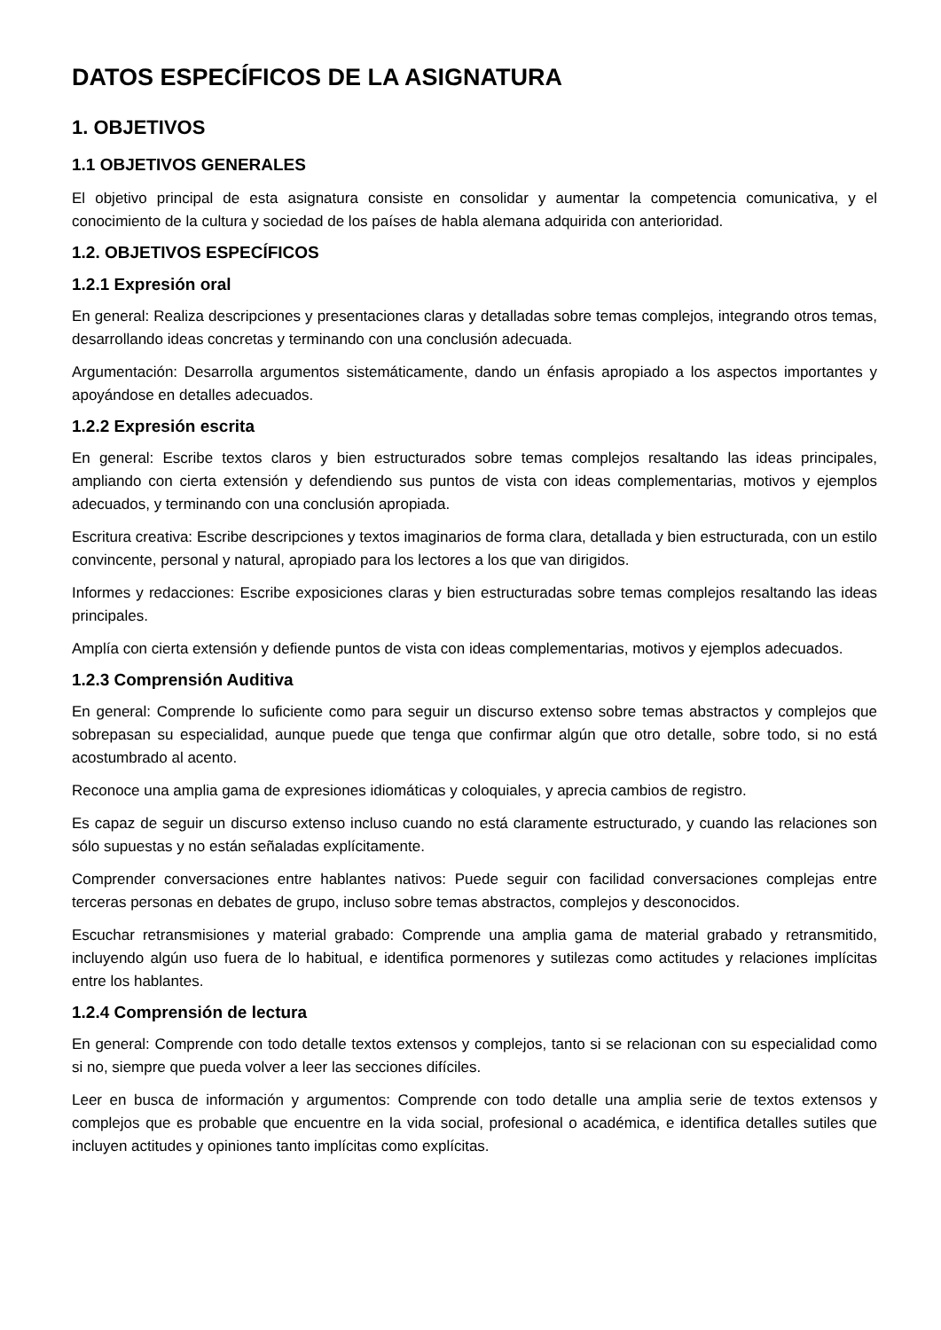DATOS ESPECÍFICOS DE LA ASIGNATURA
1. OBJETIVOS
1.1 OBJETIVOS GENERALES
El objetivo principal de esta asignatura consiste en consolidar y aumentar la competencia comunicativa, y el conocimiento de la cultura y sociedad de los países de habla alemana adquirida con anterioridad.
1.2. OBJETIVOS ESPECÍFICOS
1.2.1 Expresión oral
En general: Realiza descripciones y presentaciones claras y detalladas sobre temas complejos, integrando otros temas, desarrollando ideas concretas y terminando con una conclusión adecuada.
Argumentación: Desarrolla argumentos sistemáticamente, dando un énfasis apropiado a los aspectos importantes y apoyándose en detalles adecuados.
1.2.2 Expresión escrita
En general: Escribe textos claros y bien estructurados sobre temas complejos resaltando las ideas principales, ampliando con cierta extensión y defendiendo sus puntos de vista con ideas complementarias, motivos y ejemplos adecuados, y terminando con una conclusión apropiada.
Escritura creativa: Escribe descripciones y textos imaginarios de forma clara, detallada y bien estructurada, con un estilo convincente, personal y natural, apropiado para los lectores a los que van dirigidos.
Informes y redacciones: Escribe exposiciones claras y bien estructuradas sobre temas complejos resaltando las ideas principales.
Amplía con cierta extensión y defiende puntos de vista con ideas complementarias, motivos y ejemplos adecuados.
1.2.3 Comprensión Auditiva
En general: Comprende lo suficiente como para seguir un discurso extenso sobre temas abstractos y complejos que sobrepasan su especialidad, aunque puede que tenga que confirmar algún que otro detalle, sobre todo, si no está acostumbrado al acento.
Reconoce una amplia gama de expresiones idiomáticas y coloquiales, y aprecia cambios de registro.
Es capaz de seguir un discurso extenso incluso cuando no está claramente estructurado, y cuando las relaciones son sólo supuestas y no están señaladas explícitamente.
Comprender conversaciones entre hablantes nativos: Puede seguir con facilidad conversaciones complejas entre terceras personas en debates de grupo, incluso sobre temas abstractos, complejos y desconocidos.
Escuchar retransmisiones y material grabado: Comprende una amplia gama de material grabado y retransmitido, incluyendo algún uso fuera de lo habitual, e identifica pormenores y sutilezas como actitudes y relaciones implícitas entre los hablantes.
1.2.4 Comprensión de lectura
En general: Comprende con todo detalle textos extensos y complejos, tanto si se relacionan con su especialidad como si no, siempre que pueda volver a leer las secciones difíciles.
Leer en busca de información y argumentos: Comprende con todo detalle una amplia serie de textos extensos y complejos que es probable que encuentre en la vida social, profesional o académica, e identifica detalles sutiles que incluyen actitudes y opiniones tanto implícitas como explícitas.